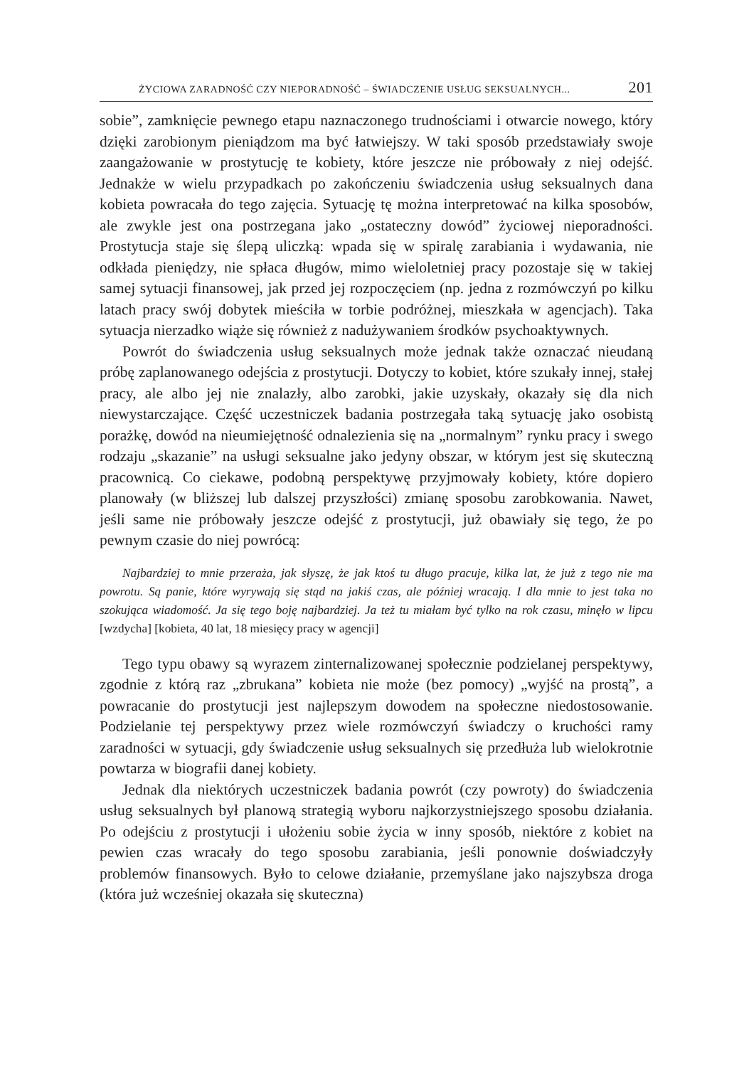ŻYCIOWA ZARADNOŚĆ CZY NIEPORADNOŚĆ – ŚWIADCZENIE USŁUG SEKSUALNYCH... 201
sobie”, zamknięcie pewnego etapu naznaczonego trudnościami i otwarcie nowego, który dzięki zarobionym pieniądzom ma być łatwiejszy. W taki sposób przedstawiały swoje zaangażowanie w prostytucję te kobiety, które jeszcze nie próbowały z niej odejść. Jednakże w wielu przypadkach po zakończeniu świadczenia usług seksualnych dana kobieta powracała do tego zajęcia. Sytuację tę można interpretować na kilka sposobów, ale zwykle jest ona postrzegana jako „ostateczny dowód” życiowej nieporadności. Prostytucja staje się ślepą uliczką: wpada się w spiralę zarabiania i wydawania, nie odkłada pieniędzy, nie spłaca długów, mimo wieloletniej pracy pozostaje się w takiej samej sytuacji finansowej, jak przed jej rozpoczęciem (np. jedna z rozmówczyń po kilku latach pracy swój dobytek mieściła w torbie podróżnej, mieszkała w agencjach). Taka sytuacja nierzadko wiąże się również z nadużywaniem środków psychoaktywnych.
Powrót do świadczenia usług seksualnych może jednak także oznaczać nieudaną próbę zaplanowanego odejścia z prostytucji. Dotyczy to kobiet, które szukały innej, stałej pracy, ale albo jej nie znalazły, albo zarobki, jakie uzyskały, okazały się dla nich niewystarczające. Część uczestniczek badania postrzegała taką sytuację jako osobistą porażkę, dowód na nieumiejętność odnalezienia się na „normalnym” rynku pracy i swego rodzaju „skazanie” na usługi seksualne jako jedyny obszar, w którym jest się skuteczną pracownicą. Co ciekawe, podobną perspektywę przyjmowały kobiety, które dopiero planowały (w bliższej lub dalszej przyszłości) zmianę sposobu zarobkowania. Nawet, jeśli same nie próbowały jeszcze odejść z prostytucji, już obawiały się tego, że po pewnym czasie do niej powrócą:
Najbardziej to mnie przeraża, jak słyszę, że jak ktoś tu długo pracuje, kilka lat, że już z tego nie ma powrotu. Są panie, które wyrywają się stąd na jakiś czas, ale później wracają. I dla mnie to jest taka no szokująca wiadomość. Ja się tego boję najbardziej. Ja też tu miałam być tylko na rok czasu, minęło w lipcu [wzdycha] [kobieta, 40 lat, 18 miesięcy pracy w agencji]
Tego typu obawy są wyrazem zinternalizowanej społecznie podzielanej perspektywy, zgodnie z którą raz „zbrukana” kobieta nie może (bez pomocy) „wyjść na prostą”, a powracanie do prostytucji jest najlepszym dowodem na społeczne niedostosowanie. Podzielanie tej perspektywy przez wiele rozmówczyń świadczy o kruchości ramy zaradności w sytuacji, gdy świadczenie usług seksualnych się przedłuża lub wielokrotnie powtarza w biografii danej kobiety.
Jednak dla niektórych uczestniczek badania powrót (czy powroty) do świadczenia usług seksualnych był planową strategią wyboru najkorzystniejszego sposobu działania. Po odejściu z prostytucji i ułożeniu sobie życia w inny sposób, niektóre z kobiet na pewien czas wracały do tego sposobu zarabiania, jeśli ponownie doświadczyły problemów finansowych. Było to celowe działanie, przemyślane jako najszybsza droga (która już wcześniej okazała się skuteczna)